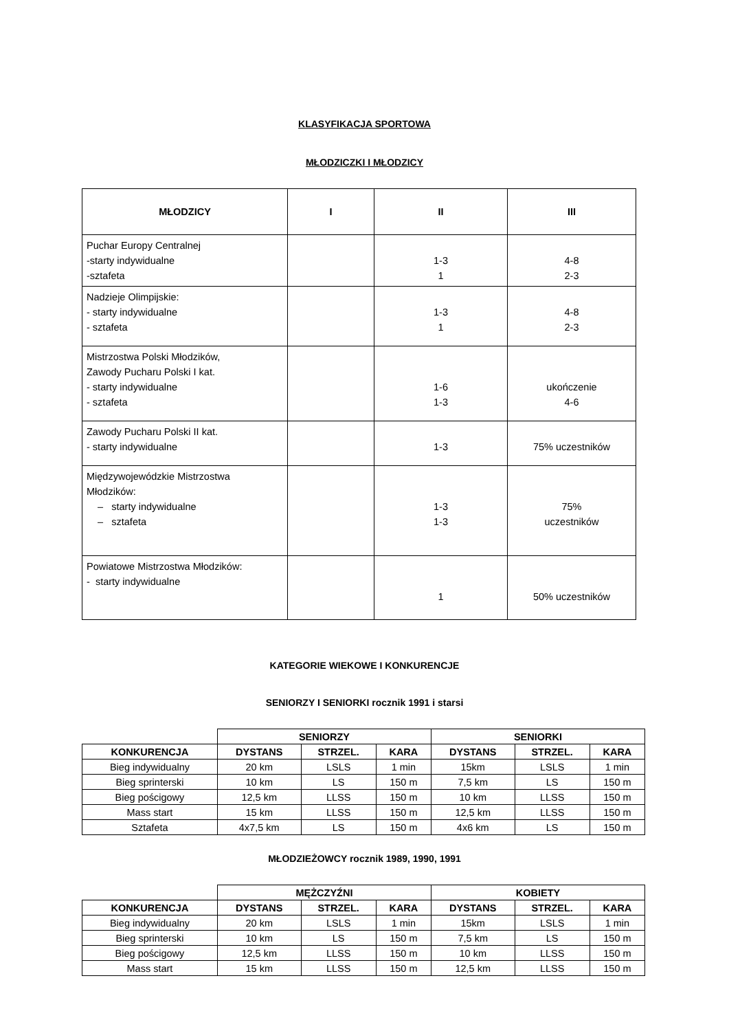KLASYFIKACJA SPORTOWA
MŁODZICZKI I MŁODZICY
| MŁODZICY | I | II | III |
| --- | --- | --- | --- |
| Puchar Europy Centralnej -starty indywidualne -sztafeta | | 1-3 1 | 4-8 2-3 |
| Nadzieje Olimpijskie: - starty indywidualne - sztafeta | | 1-3 1 | 4-8 2-3 |
| Mistrzostwa Polski Młodzików, Zawody Pucharu Polski I kat. - starty indywidualne - sztafeta | | 1-6 1-3 | ukończenie 4-6 |
| Zawody Pucharu Polski II kat. - starty indywidualne | | 1-3 | 75% uczestników |
| Międzywojewódzkie Mistrzostwa Młodzików: – starty indywidualne – sztafeta | | 1-3 1-3 | 75% uczestników |
| Powiatowe Mistrzostwa Młodzików: - starty indywidualne | | 1 | 50% uczestników |
KATEGORIE WIEKOWE I KONKURENCJE
SENIORZY I SENIORKI rocznik 1991 i starsi
| | SENIORZY | | | SENIORKI | | |
| KONKURENCJA | DYSTANS | STRZEL. | KARA | DYSTANS | STRZEL. | KARA |
| Bieg indywidualny | 20 km | LSLS | 1 min | 15km | LSLS | 1 min |
| Bieg sprinterski | 10 km | LS | 150 m | 7,5 km | LS | 150 m |
| Bieg pościgowy | 12,5 km | LLSS | 150 m | 10 km | LLSS | 150 m |
| Mass start | 15 km | LLSS | 150 m | 12,5 km | LLSS | 150 m |
| Sztafeta | 4x7,5 km | LS | 150 m | 4x6 km | LS | 150 m |
MŁODZIEŻOWCY rocznik 1989, 1990, 1991
| | MĘŻCZYŹNI | | | KOBIETY | | |
| KONKURENCJA | DYSTANS | STRZEL. | KARA | DYSTANS | STRZEL. | KARA |
| Bieg indywidualny | 20 km | LSLS | 1 min | 15km | LSLS | 1 min |
| Bieg sprinterski | 10 km | LS | 150 m | 7,5 km | LS | 150 m |
| Bieg pościgowy | 12,5 km | LLSS | 150 m | 10 km | LLSS | 150 m |
| Mass start | 15 km | LLSS | 150 m | 12,5 km | LLSS | 150 m |